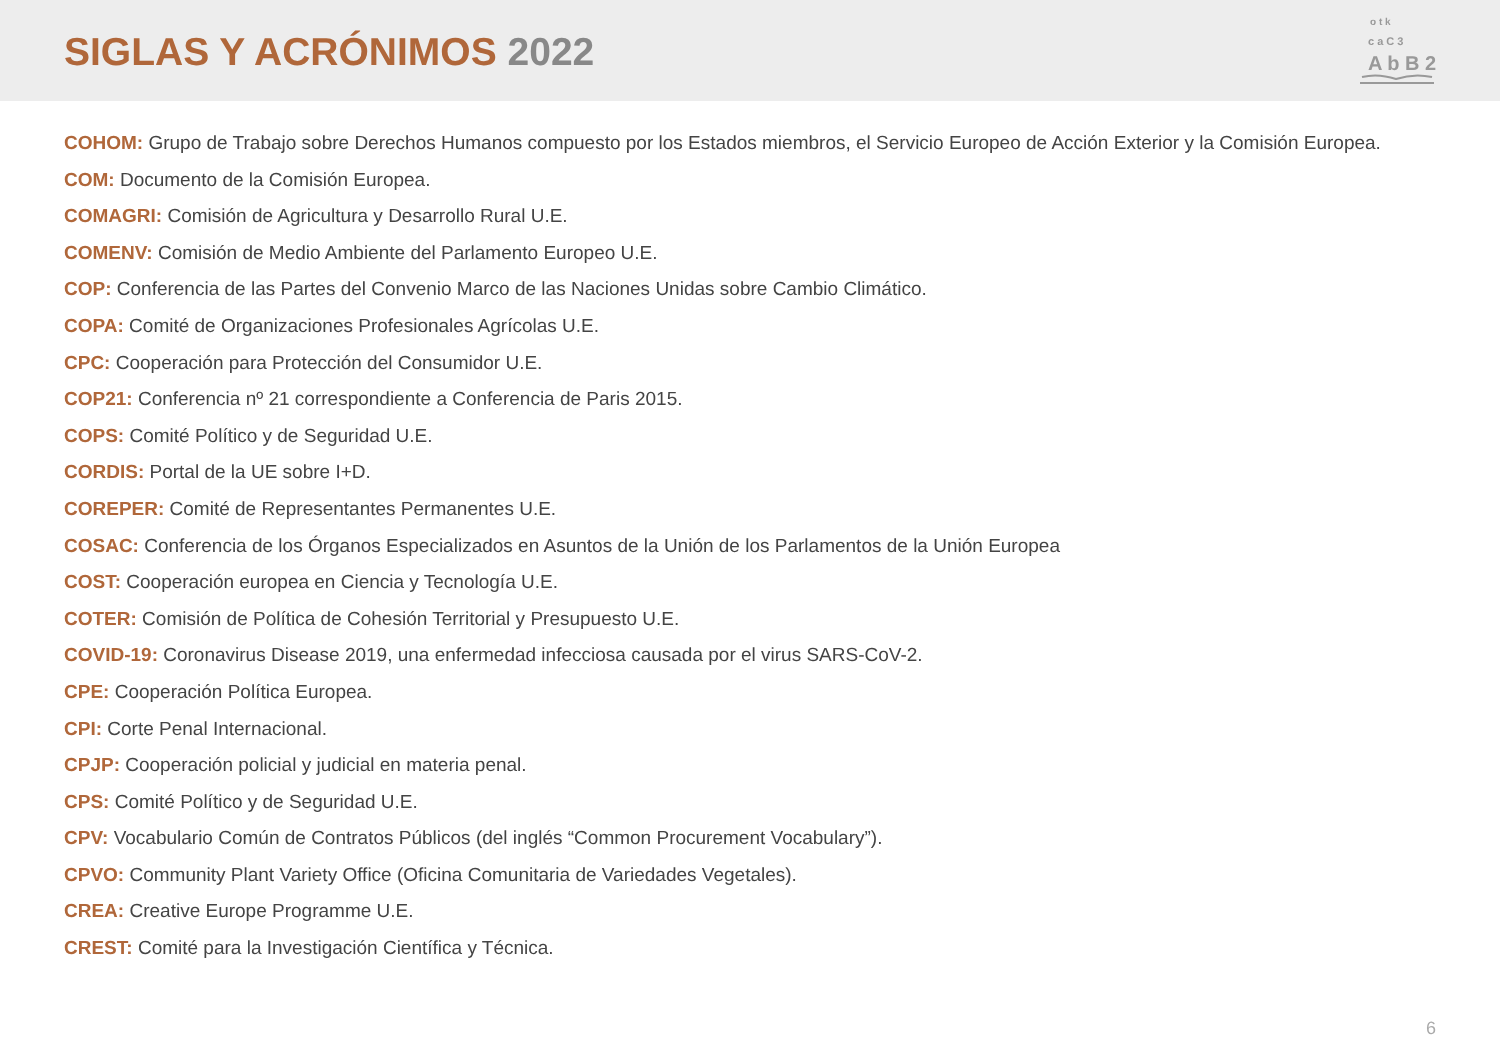SIGLAS Y ACRÓNIMOS 2022
o t k
c a C 3
A b B 2
COHOM: Grupo de Trabajo sobre Derechos Humanos compuesto por los Estados miembros, el Servicio Europeo de Acción Exterior y la Comisión Europea.
COM: Documento de la Comisión Europea.
COMAGRI: Comisión de Agricultura y Desarrollo Rural U.E.
COMENV: Comisión de Medio Ambiente del Parlamento Europeo U.E.
COP: Conferencia de las Partes del Convenio Marco de las Naciones Unidas sobre Cambio Climático.
COPA: Comité de Organizaciones Profesionales Agrícolas U.E.
CPC: Cooperación para Protección del Consumidor U.E.
COP21: Conferencia nº 21 correspondiente a Conferencia de Paris 2015.
COPS: Comité Político y de Seguridad U.E.
CORDIS: Portal de la UE sobre I+D.
COREPER: Comité de Representantes Permanentes U.E.
COSAC: Conferencia de los Órganos Especializados en Asuntos de la Unión de los Parlamentos de la Unión Europea
COST: Cooperación europea en Ciencia y Tecnología U.E.
COTER: Comisión de Política de Cohesión Territorial y Presupuesto U.E.
COVID-19: Coronavirus Disease 2019, una enfermedad infecciosa causada por el virus SARS-CoV-2.
CPE: Cooperación Política Europea.
CPI: Corte Penal Internacional.
CPJP: Cooperación policial y judicial en materia penal.
CPS: Comité Político y de Seguridad U.E.
CPV: Vocabulario Común de Contratos Públicos (del inglés “Common Procurement Vocabulary”).
CPVO: Community Plant Variety Office (Oficina Comunitaria de Variedades Vegetales).
CREA: Creative Europe Programme U.E.
CREST: Comité para la Investigación Científica y Técnica.
6